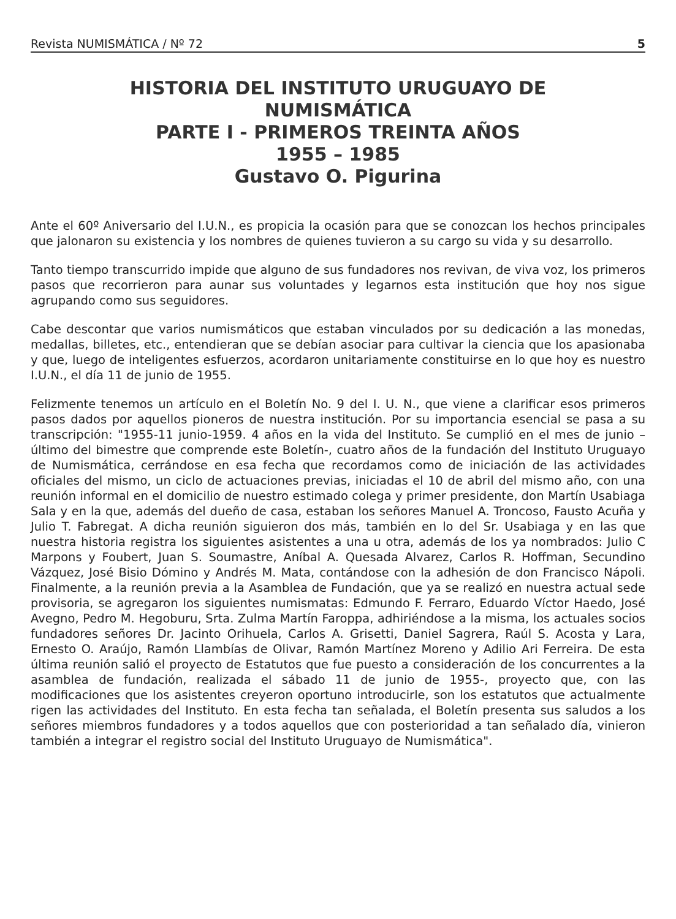Revista NUMISMÁTICA / Nº 72 5
HISTORIA DEL INSTITUTO URUGUAYO DE
NUMISMÁTICA
PARTE I - PRIMEROS TREINTA AÑOS
1955 – 1985
Gustavo O. Pigurina
Ante el 60º Aniversario del I.U.N., es propicia la ocasión para que se conozcan los hechos principales que jalonaron su existencia y los nombres de quienes tuvieron a su cargo su vida y su desarrollo.
Tanto tiempo transcurrido impide que alguno de sus fundadores nos revivan, de viva voz, los primeros pasos que recorrieron para aunar sus voluntades y legarnos esta institución que hoy nos sigue agrupando como sus seguidores.
Cabe descontar que varios numismáticos que estaban vinculados por su dedicación a las monedas, medallas, billetes, etc., entendieran que se debían asociar para cultivar la ciencia que los apasionaba y que, luego de inteligentes esfuerzos, acordaron unitariamente constituirse en lo que hoy es nuestro I.U.N., el día 11 de junio de 1955.
Felizmente tenemos un artículo en el Boletín No. 9 del I. U. N., que viene a clarificar esos primeros pasos dados por aquellos pioneros de nuestra institución. Por su importancia esencial se pasa a su transcripción: "1955-11 junio-1959. 4 años en la vida del Instituto. Se cumplió en el mes de junio –último del bimestre que comprende este Boletín-, cuatro años de la fundación del Instituto Uruguayo de Numismática, cerrándose en esa fecha que recordamos como de iniciación de las actividades oficiales del mismo, un ciclo de actuaciones previas, iniciadas el 10 de abril del mismo año, con una reunión informal en el domicilio de nuestro estimado colega y primer presidente, don Martín Usabiaga Sala y en la que, además del dueño de casa, estaban los señores Manuel A. Troncoso, Fausto Acuña y Julio T. Fabregat. A dicha reunión siguieron dos más, también en lo del Sr. Usabiaga y en las que nuestra historia registra los siguientes asistentes a una u otra, además de los ya nombrados: Julio C Marpons y Foubert, Juan S. Soumastre, Aníbal A. Quesada Alvarez, Carlos R. Hoffman, Secundino Vázquez, José Bisio Dómino y Andrés M. Mata, contándose con la adhesión de don Francisco Nápoli. Finalmente, a la reunión previa a la Asamblea de Fundación, que ya se realizó en nuestra actual sede provisoria, se agregaron los siguientes numismatas: Edmundo F. Ferraro, Eduardo Víctor Haedo, José Avegno, Pedro M. Hegoburu, Srta. Zulma Martín Faroppa, adhiriéndose a la misma, los actuales socios fundadores señores Dr. Jacinto Orihuela, Carlos A. Grisetti, Daniel Sagrera, Raúl S. Acosta y Lara, Ernesto O. Araújo, Ramón Llambías de Olivar, Ramón Martínez Moreno y Adilio Ari Ferreira. De esta última reunión salió el proyecto de Estatutos que fue puesto a consideración de los concurrentes a la asamblea de fundación, realizada el sábado 11 de junio de 1955-, proyecto que, con las modificaciones que los asistentes creyeron oportuno introducirle, son los estatutos que actualmente rigen las actividades del Instituto. En esta fecha tan señalada, el Boletín presenta sus saludos a los señores miembros fundadores y a todos aquellos que con posterioridad a tan señalado día, vinieron también a integrar el registro social del Instituto Uruguayo de Numismática".